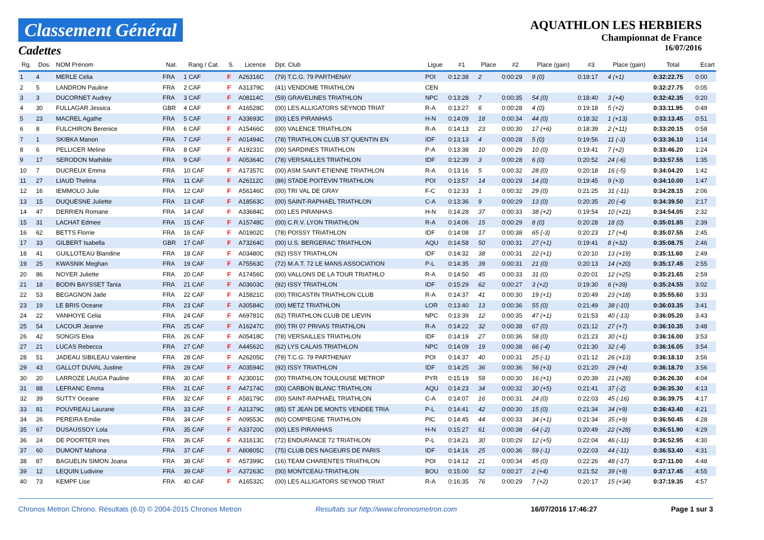Classement Général
Cadettes
AQUATHLON LES HERBIERS
Championnat de France
16/07/2016
| Rg. | Dos. | NOM Prénom | Nat. | Rang / Cat. | S. | Licence | Dpt. Club | Ligue | #1 | Place | #2 | Place (gain) | #3 | Place (gain) | Total | Ecart |
| --- | --- | --- | --- | --- | --- | --- | --- | --- | --- | --- | --- | --- | --- | --- | --- | --- |
| 1 | 4 | MERLE Celia | FRA | 1 CAF | F | A26316C | (79) T.C.G. 79 PARTHENAY | POI | 0:12:38 | 2 | 0:00:29 | 9 (0) | 0:19:17 | 4 (+1) | 0:32:22.75 | 0:00 |
| 2 | 5 | LANDRON Pauline | FRA | 2 CAF | F | A31379C | (41) VENDOME TRIATHLON | CEN | | | | | | | 0:32:27.75 | 0:05 |
| 3 | 3 | DUCORNET Audrey | FRA | 3 CAF | F | A08114C | (59) GRAVELINES TRIATHLON | NPC | 0:13:28 | 7 | 0:00:35 | 54 (0) | 0:18:40 | 3 (+4) | 0:32:42.35 | 0:20 |
| 4 | 30 | FULLAGAR Jessica | GBR | 4 CAF | F | A16528C | (00) LES ALLIGATORS SEYNOD TRIAT | R-A | 0:13:27 | 6 | 0:00:28 | 4 (0) | 0:19:18 | 5 (+2) | 0:33:11.95 | 0:49 |
| 5 | 23 | MACREL Agathe | FRA | 5 CAF | F | A33693C | (00) LES PIRANHAS | H-N | 0:14:09 | 18 | 0:00:34 | 44 (0) | 0:18:32 | 1 (+13) | 0:33:13.45 | 0:51 |
| 6 | 8 | FULCHIRON Berenice | FRA | 6 CAF | F | A15466C | (00) VALENCE TRIATHLON | R-A | 0:14:13 | 23 | 0:00:30 | 17 (+6) | 0:18:39 | 2 (+11) | 0:33:20.15 | 0:58 |
| 7 | 1 | SKIBKA Manon | FRA | 7 CAF | F | A01494C | (78) TRIATHLON CLUB ST QUENTIN EN | IDF | 0:13:13 | 4 | 0:00:28 | 5 (0) | 0:19:56 | 11 (-3) | 0:33:36.10 | 1:14 |
| 8 | 6 | PELLICER Meline | FRA | 8 CAF | F | A19231C | (00) SARDINES TRIATHLON | P-A | 0:13:38 | 10 | 0:00:29 | 10 (0) | 0:19:41 | 7 (+2) | 0:33:46.20 | 1:24 |
| 9 | 17 | SERODON Mathilde | FRA | 9 CAF | F | A05364C | (78) VERSAILLES TRIATHLON | IDF | 0:12:39 | 3 | 0:00:28 | 6 (0) | 0:20:52 | 24 (-6) | 0:33:57.55 | 1:35 |
| 10 | 7 | DUCREUX Emma | FRA | 10 CAF | F | A17357C | (00) ASM.SAINT-ETIENNE TRIATHLON | R-A | 0:13:16 | 5 | 0:00:32 | 28 (0) | 0:20:18 | 16 (-5) | 0:34:04.20 | 1:42 |
| 11 | 27 | LIAUD Thelma | FRA | 11 CAF | F | A26112C | (86) STADE POITEVIN TRIATHLON | POI | 0:13:57 | 14 | 0:00:29 | 14 (0) | 0:19:45 | 9 (+3) | 0:34:10.00 | 1:47 |
| 12 | 16 | IEMMOLO Julie | FRA | 12 CAF | F | A56146C | (00) TRI VAL DE GRAY | F-C | 0:12:33 | 1 | 0:00:32 | 29 (0) | 0:21:25 | 31 (-11) | 0:34:28.15 | 2:06 |
| 13 | 15 | DUQUESNE Juliette | FRA | 13 CAF | F | A18563C | (00) SAINT-RAPHAËL TRIATHLON | C-A | 0:13:36 | 9 | 0:00:29 | 13 (0) | 0:20:35 | 20 (-4) | 0:34:39.50 | 2:17 |
| 14 | 47 | DERRIEN Romane | FRA | 14 CAF | F | A33684C | (00) LES PIRANHAS | H-N | 0:14:28 | 37 | 0:00:33 | 38 (+2) | 0:19:54 | 10 (+21) | 0:34:54.05 | 2:32 |
| 15 | 31 | LACHAT Edmee | FRA | 15 CAF | F | A15748C | (00) C.R.V. LYON TRIATHLON | R-A | 0:14:06 | 15 | 0:00:29 | 8 (0) | 0:20:28 | 18 (0) | 0:35:01.85 | 2:39 |
| 16 | 62 | BETTS Florrie | FRA | 16 CAF | F | A01902C | (78) POISSY TRIATHLON | IDF | 0:14:08 | 17 | 0:00:38 | 65 (-3) | 0:20:23 | 17 (+4) | 0:35:07.55 | 2:45 |
| 17 | 33 | GILBERT Isabella | GBR | 17 CAF | F | A73264C | (00) U.S. BERGERAC TRIATHLON | AQU | 0:14:58 | 50 | 0:00:31 | 27 (+1) | 0:19:41 | 8 (+32) | 0:35:08.75 | 2:46 |
| 18 | 41 | GUILLOTEAU Blandine | FRA | 18 CAF | F | A03480C | (92) ISSY TRIATHLON | IDF | 0:14:32 | 38 | 0:00:31 | 22 (+1) | 0:20:10 | 13 (+19) | 0:35:11.60 | 2:49 |
| 19 | 25 | KWASNIK Meghan | FRA | 19 CAF | F | A75563C | (72) M.A.T. 72 LE MANS ASSOCIATION | P-L | 0:14:35 | 39 | 0:00:31 | 21 (0) | 0:20:13 | 14 (+20) | 0:35:17.45 | 2:55 |
| 20 | 86 | NOYER Juliette | FRA | 20 CAF | F | A17456C | (00) VALLONS DE LA TOUR TRIATHLO | R-A | 0:14:50 | 45 | 0:00:33 | 31 (0) | 0:20:01 | 12 (+25) | 0:35:21.65 | 2:59 |
| 21 | 18 | BODIN BAYSSET Tania | FRA | 21 CAF | F | A03603C | (92) ISSY TRIATHLON | IDF | 0:15:29 | 62 | 0:00:27 | 3 (+2) | 0:19:30 | 6 (+39) | 0:35:24.55 | 3:02 |
| 22 | 53 | BEGAGNON Jade | FRA | 22 CAF | F | A15821C | (00) TRICASTIN TRIATHLON CLUB | R-A | 0:14:37 | 41 | 0:00:30 | 19 (+1) | 0:20:49 | 23 (+18) | 0:35:55.60 | 3:33 |
| 23 | 19 | LE BRIS Oceane | FRA | 23 CAF | F | A30584C | (00) METZ TRIATHLON | LOR | 0:13:40 | 13 | 0:00:36 | 55 (0) | 0:21:49 | 38 (-10) | 0:36:03.35 | 3:41 |
| 24 | 22 | VANHOYE Celia | FRA | 24 CAF | F | A69781C | (62) TRIATHLON CLUB DE LIEVIN | NPC | 0:13:39 | 12 | 0:00:35 | 47 (+1) | 0:21:53 | 40 (-13) | 0:36:05.20 | 3:43 |
| 25 | 54 | LACOUR Jeanne | FRA | 25 CAF | F | A16247C | (00) TRI 07 PRIVAS TRIATHLON | R-A | 0:14:22 | 32 | 0:00:38 | 67 (0) | 0:21:12 | 27 (+7) | 0:36:10.35 | 3:48 |
| 26 | 42 | SONGIS Elea | FRA | 26 CAF | F | A05418C | (78) VERSAILLES TRIATHLON | IDF | 0:14:19 | 27 | 0:00:36 | 58 (0) | 0:21:23 | 30 (+1) | 0:36:16.00 | 3:53 |
| 27 | 21 | LUCAS Rebecca | FRA | 27 CAF | F | A44562C | (62) LYS CALAIS TRIATHLON | NPC | 0:14:09 | 19 | 0:00:38 | 66 (-4) | 0:21:30 | 32 (-4) | 0:36:16.05 | 3:54 |
| 28 | 51 | JADEAU SIBILEAU Valentine | FRA | 28 CAF | F | A26205C | (79) T.C.G. 79 PARTHENAY | POI | 0:14:37 | 40 | 0:00:31 | 25 (-1) | 0:21:12 | 26 (+13) | 0:36:18.10 | 3:56 |
| 29 | 43 | GALLOT DUVAL Justine | FRA | 29 CAF | F | A03594C | (92) ISSY TRIATHLON | IDF | 0:14:25 | 36 | 0:00:36 | 56 (+3) | 0:21:20 | 29 (+4) | 0:36:18.70 | 3:56 |
| 30 | 20 | LARROZE LAUGA Pauline | FRA | 30 CAF | F | A23001C | (00) TRIATHLON TOULOUSE METROP | PYR | 0:15:19 | 59 | 0:00:30 | 16 (+1) | 0:20:39 | 21 (+28) | 0:36:26.30 | 4:04 |
| 31 | 88 | LEFRANC Emma | FRA | 31 CAF | F | A47174C | (00) CARBON BLANC TRIATHLON | AQU | 0:14:23 | 34 | 0:00:32 | 30 (+5) | 0:21:41 | 37 (-2) | 0:36:35.30 | 4:13 |
| 32 | 39 | SUTTY Oceane | FRA | 32 CAF | F | A58179C | (00) SAINT-RAPHAËL TRIATHLON | C-A | 0:14:07 | 16 | 0:00:31 | 24 (0) | 0:22:03 | 45 (-16) | 0:36:39.75 | 4:17 |
| 33 | 81 | POUVREAU Laurane | FRA | 33 CAF | F | A31379C | (85) ST JEAN DE MONTS VENDEE TRIA | P-L | 0:14:41 | 42 | 0:00:30 | 15 (0) | 0:21:34 | 34 (+9) | 0:36:43.40 | 4:21 |
| 34 | 26 | PEREIRA Emilie | FRA | 34 CAF | F | A09553C | (60) COMPIEGNE TRIATHLON | PIC | 0:14:45 | 44 | 0:00:33 | 34 (+1) | 0:21:34 | 35 (+9) | 0:36:50.45 | 4:28 |
| 35 | 67 | DUSAUSSOY Lola | FRA | 35 CAF | F | A33720C | (00) LES PIRANHAS | H-N | 0:15:27 | 61 | 0:00:38 | 64 (-2) | 0:20:49 | 22 (+28) | 0:36:51.90 | 4:29 |
| 36 | 24 | DE POORTER Ines | FRA | 36 CAF | F | A31613C | (72) ENDURANCE 72 TRIATHLON | P-L | 0:14:21 | 30 | 0:00:29 | 12 (+5) | 0:22:04 | 46 (-11) | 0:36:52.95 | 4:30 |
| 37 | 60 | DUMONT Mahona | FRA | 37 CAF | F | A80805C | (75) CLUB DES NAGEURS DE PARIS | IDF | 0:14:16 | 25 | 0:00:36 | 59 (-1) | 0:22:03 | 44 (-11) | 0:36:53.40 | 4:31 |
| 38 | 87 | BAGUELIN SIMON Joana | FRA | 38 CAF | F | A57399C | (16) TEAM CHARENTES TRIATHLON | POI | 0:14:12 | 21 | 0:00:34 | 45 (0) | 0:22:26 | 48 (-17) | 0:37:11.00 | 4:48 |
| 39 | 12 | LEQUIN Ludivine | FRA | 39 CAF | F | A37263C | (00) MONTCEAU-TRIATHLON | BOU | 0:15:00 | 52 | 0:00:27 | 2 (+4) | 0:21:52 | 39 (+9) | 0:37:17.45 | 4:55 |
| 40 | 73 | KEMPF Lise | FRA | 40 CAF | F | A16532C | (00) LES ALLIGATORS SEYNOD TRIAT | R-A | 0:16:35 | 76 | 0:00:29 | 7 (+2) | 0:20:17 | 15 (+34) | 0:37:19.35 | 4:57 |
Chronos Metron Chrono. Résultats (6.0) © 2004-2015 Chronos Metron Resultats sur http://www.chronosmetron.com 16/07/2016 17:46:27 Page 1 sur 3